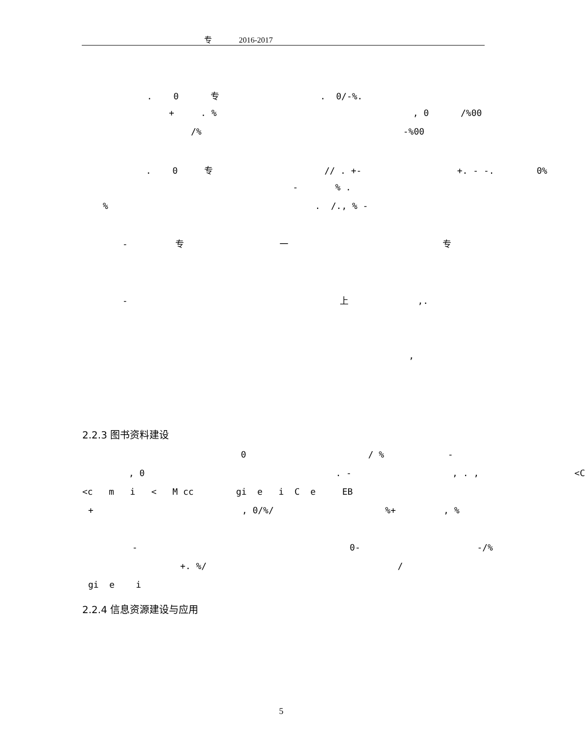专 2016-2017
. 0 专 . 0/-%.
+ . % , 0 /%00
/% -%00
. 0 专 // . +- +. - -. 0%
- % .
% . /., % -
- 专 一 专
- 上 ,.
,
2.2.3 图书资料建设
0 / % -
, 0 . - , . , <C
<c m i < M cc gi e i C e EB
+ , 0/%/ %+ , %
- 0- -/%
+. %/ /
gi e i
2.2.4 信息资源建设与应用
5